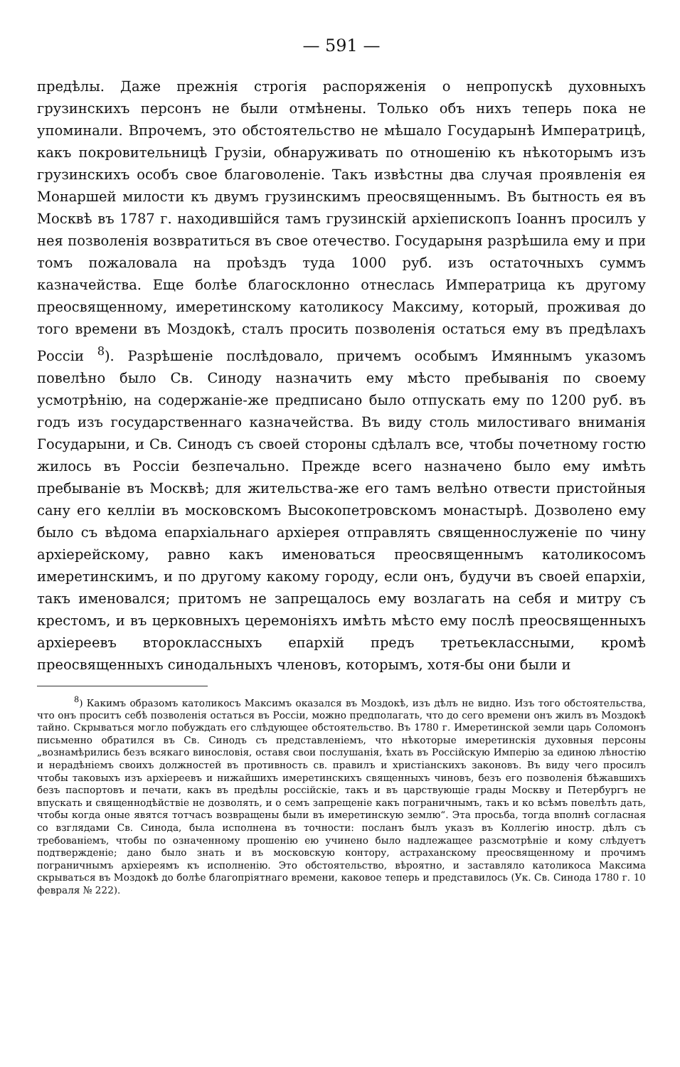— 591 —
предѣлы. Даже прежнія строгія распоряженія о непропускѣ духовныхъ грузинскихъ персонъ не были отмѣнены. Только объ нихъ теперь пока не упоминали. Впрочемъ, это обстоятельство не мѣшало Государынѣ Императрицѣ, какъ покровительницѣ Грузіи, обнаруживать по отношенію къ нѣкоторымъ изъ грузинскихъ особъ свое благоволеніе. Такъ извѣстны два случая проявленія ея Монаршей милости къ двумъ грузинскимъ преосвященнымъ. Въ бытность ея въ Москвѣ въ 1787 г. находившійся тамъ грузинскій архіепископъ Іоаннъ просилъ у нея позволенія возвратиться въ свое отечество. Государыня разрѣшила ему и при томъ пожаловала на проѣздъ туда 1000 руб. изъ остаточныхъ суммъ казначейства. Еще болѣе благосклонно отнеслась Императрица къ другому преосвященному, имеретинскому католикосу Максиму, который, проживая до того времени въ Моздокѣ, сталъ просить позволенія остаться ему въ предѣлахъ Россіи <sup>8</sup>). Разрѣшеніе послѣдовало, причемъ особымъ Имяннымъ указомъ повелѣно было Св. Синоду назначить ему мѣсто пребыванія по своему усмотрѣнію, на содержаніе-же предписано было отпускать ему по 1200 руб. въ годъ изъ государственнаго казначейства. Въ виду столь милостиваго вниманія Государыни, и Св. Синодъ съ своей стороны сдѣлалъ все, чтобы почетному гостю жилось въ Россіи безпечально. Прежде всего назначено было ему имѣть пребываніе въ Москвѣ; для жительства-же его тамъ велѣно отвести пристойныя сану его келліи въ московскомъ Высокопетровскомъ монастырѣ. Дозволено ему было съ вѣдома епархіальнаго архіерея отправлять священнослуженіе по чину архіерейскому, равно какъ именоваться преосвященнымъ католикосомъ имеретинскимъ, и по другому какому городу, если онъ, будучи въ своей епархіи, такъ именовался; притомъ не запрещалось ему возлагать на себя и митру съ крестомъ, и въ церковныхъ церемоніяхъ имѣть мѣсто ему послѣ преосвященныхъ архіереевъ второклассныхъ епархій предъ третьеклассными, кромѣ преосвященныхъ синодальныхъ членовъ, которымъ, хотя-бы они были и
<sup>8</sup>) Какимъ образомъ католикосъ Максимъ оказался въ Моздокѣ, изъ дѣлъ не видно. Изъ того обстоятельства, что онъ проситъ себѣ позволенія остаться въ Россіи, можно предполагать, что до сего времени онъ жилъ въ Моздокѣ тайно. Скрываться могло побуждать его слѣдующее обстоятельство. Въ 1780 г. Имеретинской земли царь Соломонъ письменно обратился въ Св. Синодъ съ представленіемъ, что нѣкоторые имеретинскія духовныя персоны „вознамѣрились безъ всякаго винословія, оставя свои послушанія, ѣхать въ Россійскую Имперію за единою лѣностію и нерадѣніемъ своихъ должностей въ противность св. правилъ и христіанскихъ законовъ. Въ виду чего просилъ чтобы таковыхъ изъ архіереевъ и нижайшихъ имеретинскихъ священныхъ чиновъ, безъ его позволенія бѣжавшихъ безъ паспортовъ и печати, какъ въ предѣлы россійскіе, такъ и въ царствующіе грады Москву и Петербургъ не впускать и священнодѣйствіе не дозволять, и о семъ запрещеніе какъ пограничнымъ, такъ и ко всѣмъ повелѣть дать, чтобы когда оные явятся тотчасъ возвращены были въ имеретинскую землю“. Эта просьба, тогда вполнѣ согласная со взглядами Св. Синода, была исполнена въ точности: посланъ былъ указъ въ Коллегію иностр. дѣлъ съ требованіемъ, чтобы по означенному прошенію ею учинено было надлежащее разсмотрѣніе и кому слѣдуетъ подтвержденіе; дано было знать и въ московскую контору, астраханскому преосвященному и прочимъ пограничнымъ архіереямъ къ исполненію. Это обстоятельство, вѣроятно, и заставляло католикоса Максима скрываться въ Моздокѣ до болѣе благопріятнаго времени, каковое теперь и представилось (Ук. Св. Синода 1780 г. 10 февраля № 222).